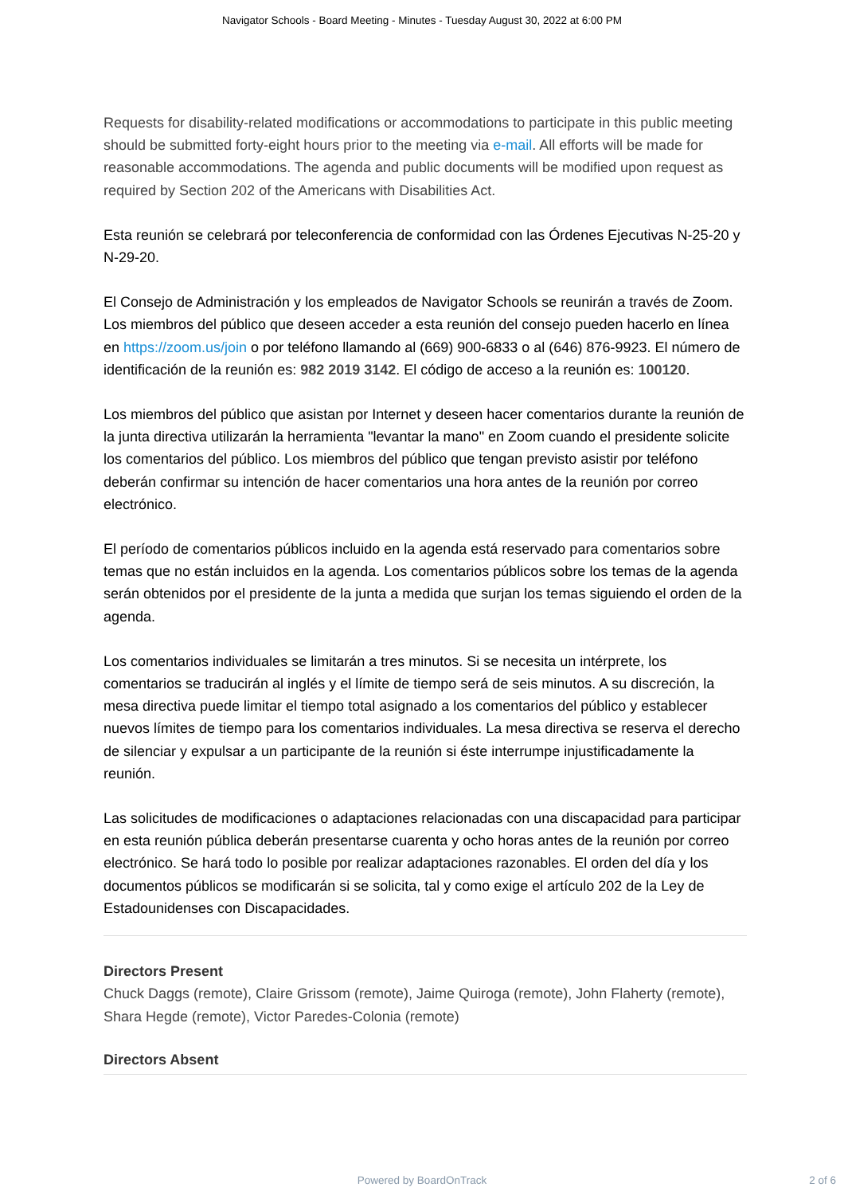Navigator Schools - Board Meeting - Minutes - Tuesday August 30, 2022 at 6:00 PM
Requests for disability-related modifications or accommodations to participate in this public meeting should be submitted forty-eight hours prior to the meeting via e-mail. All efforts will be made for reasonable accommodations. The agenda and public documents will be modified upon request as required by Section 202 of the Americans with Disabilities Act.
Esta reunión se celebrará por teleconferencia de conformidad con las Órdenes Ejecutivas N-25-20 y N-29-20.
El Consejo de Administración y los empleados de Navigator Schools se reunirán a través de Zoom. Los miembros del público que deseen acceder a esta reunión del consejo pueden hacerlo en línea en https://zoom.us/join o por teléfono llamando al (669) 900-6833 o al (646) 876-9923. El número de identificación de la reunión es: 982 2019 3142. El código de acceso a la reunión es: 100120.
Los miembros del público que asistan por Internet y deseen hacer comentarios durante la reunión de la junta directiva utilizarán la herramienta "levantar la mano" en Zoom cuando el presidente solicite los comentarios del público. Los miembros del público que tengan previsto asistir por teléfono deberán confirmar su intención de hacer comentarios una hora antes de la reunión por correo electrónico.
El período de comentarios públicos incluido en la agenda está reservado para comentarios sobre temas que no están incluidos en la agenda. Los comentarios públicos sobre los temas de la agenda serán obtenidos por el presidente de la junta a medida que surjan los temas siguiendo el orden de la agenda.
Los comentarios individuales se limitarán a tres minutos. Si se necesita un intérprete, los comentarios se traducirán al inglés y el límite de tiempo será de seis minutos. A su discreción, la mesa directiva puede limitar el tiempo total asignado a los comentarios del público y establecer nuevos límites de tiempo para los comentarios individuales. La mesa directiva se reserva el derecho de silenciar y expulsar a un participante de la reunión si éste interrumpe injustificadamente la reunión.
Las solicitudes de modificaciones o adaptaciones relacionadas con una discapacidad para participar en esta reunión pública deberán presentarse cuarenta y ocho horas antes de la reunión por correo electrónico. Se hará todo lo posible por realizar adaptaciones razonables. El orden del día y los documentos públicos se modificarán si se solicita, tal y como exige el artículo 202 de la Ley de Estadounidenses con Discapacidades.
Directors Present
Chuck Daggs (remote), Claire Grissom (remote), Jaime Quiroga (remote), John Flaherty (remote), Shara Hegde (remote), Victor Paredes-Colonia (remote)
Directors Absent
Powered by BoardOnTrack 2 of 6